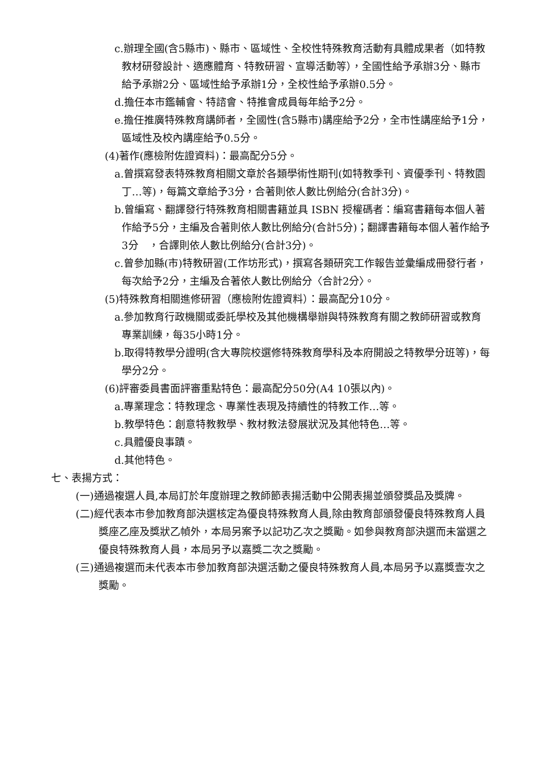c.辦理全國(含5縣市)、縣市、區域性、全校性特殊教育活動有具體成果者（如特教教材研發設計、適應體育、特教研習、宣導活動等），全國性給予承辦3分、縣市給予承辦2分、區域性給予承辦1分，全校性給予承辦0.5分。
d.擔任本市鑑輔會、特諮會、特推會成員每年給予2分。
e.擔任推廣特殊教育講師者，全國性(含5縣市)講座給予2分，全市性講座給予1分，區域性及校內講座給予0.5分。
(4)著作(應檢附佐證資料)：最高配分5分。
a.曾撰寫發表特殊教育相關文章於各類學術性期刊(如特教季刊、資優季刊、特教園丁…等)，每篇文章給予3分，合著則依人數比例給分(合計3分)。
b.曾編寫、翻譯發行特殊教育相關書籍並具 ISBN 授權碼者：編寫書籍每本個人著作給予5分，主編及合著則依人數比例給分(合計5分)；翻譯書籍每本個人著作給予3分　，合譯則依人數比例給分(合計3分)。
c.曾參加縣(市)特教研習(工作坊形式)，撰寫各類研究工作報告並彙編成冊發行者，每次給予2分，主編及合著依人數比例給分〈合計2分〉。
(5)特殊教育相關進修研習（應檢附佐證資料）：最高配分10分。
a.參加教育行政機關或委託學校及其他機構舉辦與特殊教育有關之教師研習或教育專業訓練，每35小時1分。
b.取得特教學分證明(含大專院校選修特殊教育學科及本府開設之特教學分班等)，每學分2分。
(6)評審委員書面評審重點特色：最高配分50分(A4 10張以內)。
a.專業理念：特教理念、專業性表現及持續性的特教工作…等。
b.教學特色：創意特教教學、教材教法發展狀況及其他特色…等。
c.具體優良事蹟。
d.其他特色。
七、表揚方式：
(一)通過複選人員,本局訂於年度辦理之教師節表揚活動中公開表揚並頒發獎品及獎牌。
(二)經代表本市參加教育部決選核定為優良特殊教育人員,除由教育部頒發優良特殊教育人員獎座乙座及獎狀乙幀外，本局另案予以記功乙次之獎勵。如參與教育部決選而未當選之優良特殊教育人員，本局另予以嘉獎二次之獎勵。
(三)通過複選而未代表本市參加教育部決選活動之優良特殊教育人員,本局另予以嘉獎壹次之獎勵。